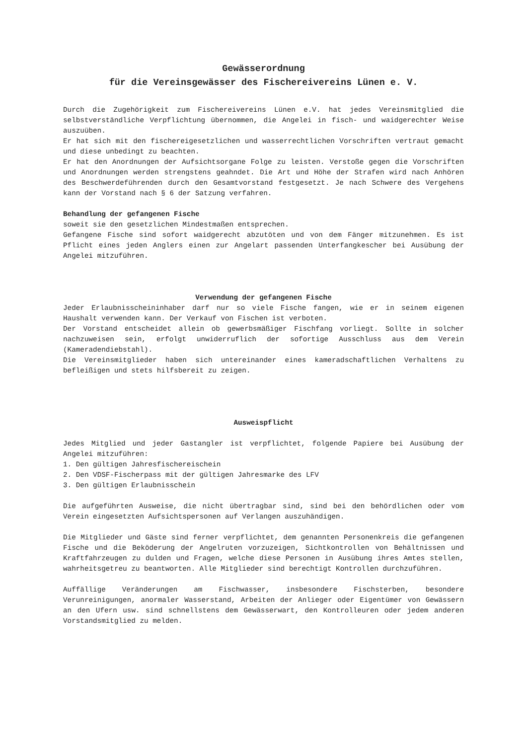Gewässerordnung
für die Vereinsgewässer des Fischereivereins Lünen e. V.
Durch die Zugehörigkeit zum Fischereivereins Lünen e.V. hat jedes Vereinsmitglied die selbstverständliche Verpflichtung übernommen, die Angelei in fisch- und waidgerechter Weise auszuüben.
Er hat sich mit den fischereigesetzlichen und wasserrechtlichen Vorschriften vertraut gemacht und diese unbedingt zu beachten.
Er hat den Anordnungen der Aufsichtsorgane Folge zu leisten. Verstoße gegen die Vorschriften und Anordnungen werden strengstens geahndet. Die Art und Höhe der Strafen wird nach Anhören des Beschwerdeführenden durch den Gesamtvorstand festgesetzt. Je nach Schwere des Vergehens kann der Vorstand nach § 6 der Satzung verfahren.
Behandlung der gefangenen Fische
soweit sie den gesetzlichen Mindestmaßen entsprechen.
Gefangene Fische sind sofort waidgerecht abzutöten und von dem Fänger mitzunehmen. Es ist Pflicht eines jeden Anglers einen zur Angelart passenden Unterfangkescher bei Ausübung der Angelei mitzuführen.
Verwendung der gefangenen Fische
Jeder Erlaubnisscheininhaber darf nur so viele Fische fangen, wie er in seinem eigenen Haushalt verwenden kann. Der Verkauf von Fischen ist verboten.
Der Vorstand entscheidet allein ob gewerbsmäßiger Fischfang vorliegt. Sollte in solcher nachzuweisen sein, erfolgt unwiderruflich der sofortige Ausschluss aus dem Verein (Kameradendiebstahl).
Die Vereinsmitglieder haben sich untereinander eines kameradschaftlichen Verhaltens zu befleißigen und stets hilfsbereit zu zeigen.
Ausweispflicht
Jedes Mitglied und jeder Gastangler ist verpflichtet, folgende Papiere bei Ausübung der Angelei mitzuführen:
1. Den gültigen Jahresfischereischein
2. Den VDSF-Fischerpass mit der gültigen Jahresmarke des LFV
3. Den gültigen Erlaubnisschein
Die aufgeführten Ausweise, die nicht übertragbar sind, sind bei den behördlichen oder vom Verein eingesetzten Aufsichtspersonen auf Verlangen auszuhändigen.
Die Mitglieder und Gäste sind ferner verpflichtet, dem genannten Personenkreis die gefangenen Fische und die Beköderung der Angelruten vorzuzeigen, Sichtkontrollen von Behältnissen und Kraftfahrzeugen zu dulden und Fragen, welche diese Personen in Ausübung ihres Amtes stellen, wahrheitsgetreu zu beantworten. Alle Mitglieder sind berechtigt Kontrollen durchzuführen.
Auffällige Veränderungen am Fischwasser, insbesondere Fischsterben, besondere Verunreinigungen, anormaler Wasserstand, Arbeiten der Anlieger oder Eigentümer von Gewässern an den Ufern usw. sind schnellstens dem Gewässerwart, den Kontrolleuren oder jedem anderen Vorstandsmitglied zu melden.